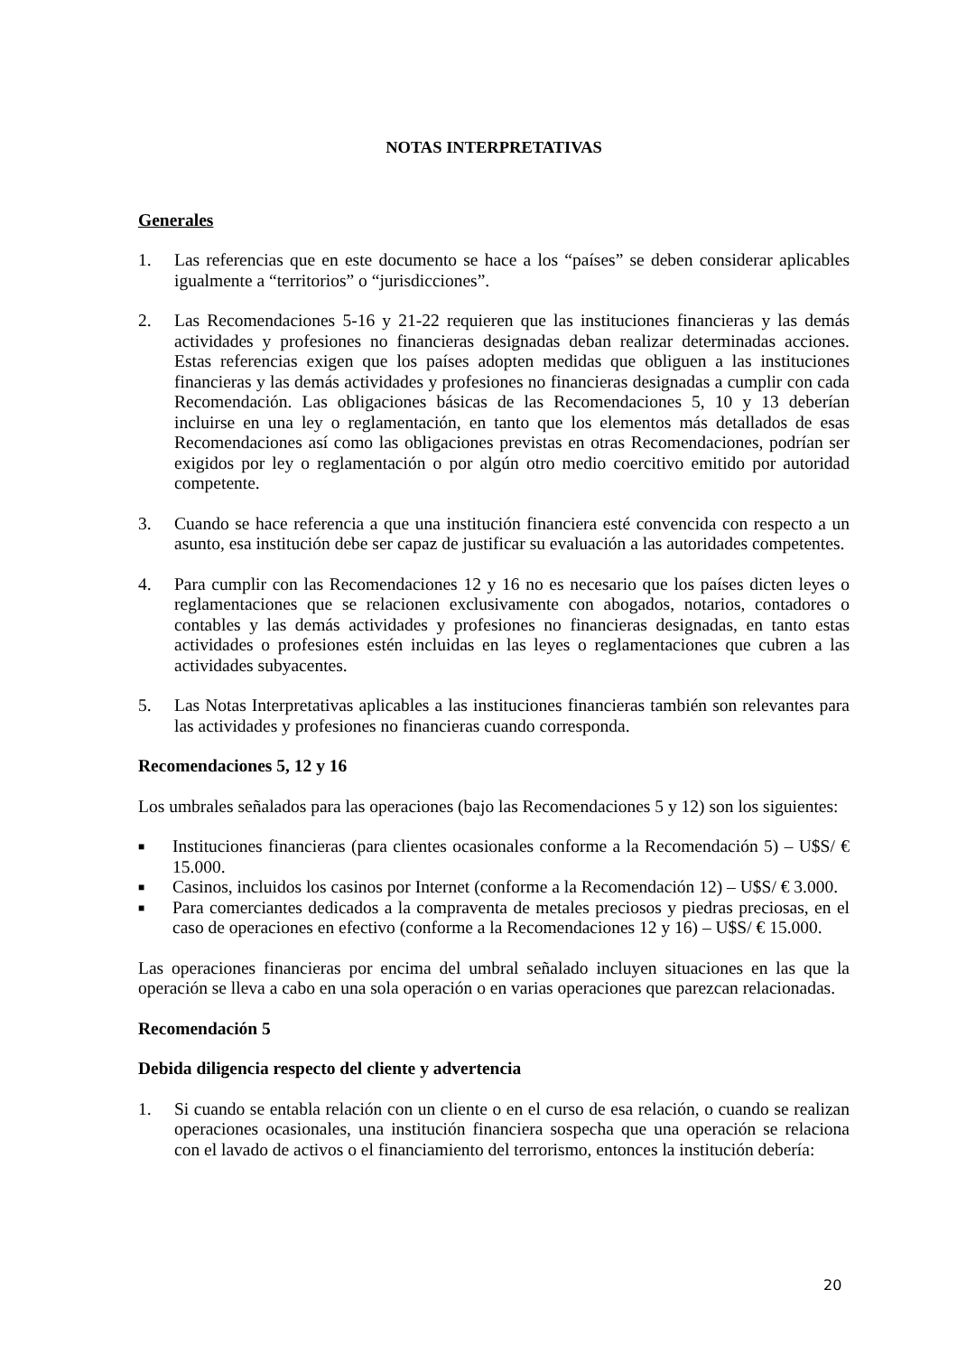NOTAS INTERPRETATIVAS
Generales
1. Las referencias que en este documento se hace a los “países” se deben considerar aplicables igualmente a “territorios” o “jurisdicciones”.
2. Las Recomendaciones 5-16 y 21-22 requieren que las instituciones financieras y las demás actividades y profesiones no financieras designadas deban realizar determinadas acciones. Estas referencias exigen que los países adopten medidas que obliguen a las instituciones financieras y las demás actividades y profesiones no financieras designadas a cumplir con cada Recomendación. Las obligaciones básicas de las Recomendaciones 5, 10 y 13 deberían incluirse en una ley o reglamentación, en tanto que los elementos más detallados de esas Recomendaciones así como las obligaciones previstas en otras Recomendaciones, podrían ser exigidos por ley o reglamentación o por algún otro medio coercitivo emitido por autoridad competente.
3. Cuando se hace referencia a que una institución financiera esté convencida con respecto a un asunto, esa institución debe ser capaz de justificar su evaluación a las autoridades competentes.
4. Para cumplir con las Recomendaciones 12 y 16 no es necesario que los países dicten leyes o reglamentaciones que se relacionen exclusivamente con abogados, notarios, contadores o contables y las demás actividades y profesiones no financieras designadas, en tanto estas actividades o profesiones estén incluidas en las leyes o reglamentaciones que cubren a las actividades subyacentes.
5. Las Notas Interpretativas aplicables a las instituciones financieras también son relevantes para las actividades y profesiones no financieras cuando corresponda.
Recomendaciones 5, 12 y 16
Los umbrales señalados para las operaciones (bajo las Recomendaciones 5 y 12) son los siguientes:
■ Instituciones financieras (para clientes ocasionales conforme a la Recomendación 5) – U$S/ € 15.000.
■ Casinos, incluidos los casinos por Internet (conforme a la Recomendación 12) – U$S/ € 3.000.
■ Para comerciantes dedicados a la compraventa de metales preciosos y piedras preciosas, en el caso de operaciones en efectivo (conforme a la Recomendaciones 12 y 16) – U$S/ € 15.000.
Las operaciones financieras por encima del umbral señalado incluyen situaciones en las que la operación se lleva a cabo en una sola operación o en varias operaciones que parezcan relacionadas.
Recomendación 5
Debida diligencia respecto del cliente y advertencia
1. Si cuando se entabla relación con un cliente o en el curso de esa relación, o cuando se realizan operaciones ocasionales, una institución financiera sospecha que una operación se relaciona con el lavado de activos o el financiamiento del terrorismo, entonces la institución debería:
20